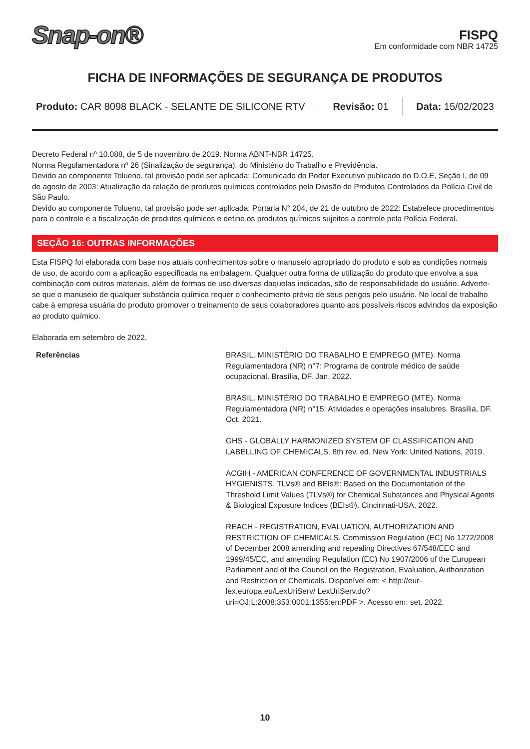Snap-on®
FISPQ
Em conformidade com NBR 14725
FICHA DE INFORMAÇÕES DE SEGURANÇA DE PRODUTOS
Produto: CAR 8098 BLACK - SELANTE DE SILICONE RTV
Revisão: 01 Data: 15/02/2023
Decreto Federal nº 10.088, de 5 de novembro de 2019. Norma ABNT-NBR 14725.
Norma Regulamentadora nº 26 (Sinalização de segurança), do Ministério do Trabalho e Previdência.
Devido ao componente Tolueno, tal provisão pode ser aplicada: Comunicado do Poder Executivo publicado do D.O.E, Seção I, de 09 de agosto de 2003: Atualização da relação de produtos químicos controlados pela Divisão de Produtos Controlados da Polícia Civil de São Paulo.
Devido ao componente Tolueno, tal provisão pode ser aplicada: Portaria N° 204, de 21 de outubro de 2022: Estabelece procedimentos para o controle e a fiscalização de produtos químicos e define os produtos químicos sujeitos a controle pela Polícia Federal.
SEÇÃO 16: OUTRAS INFORMAÇÕES
Esta FISPQ foi elaborada com base nos atuais conhecimentos sobre o manuseio apropriado do produto e sob as condições normais de uso, de acordo com a aplicação especificada na embalagem. Qualquer outra forma de utilização do produto que envolva a sua combinação com outros materiais, além de formas de uso diversas daquelas indicadas, são de responsabilidade do usuário. Adverte-se que o manuseio de qualquer substância química requer o conhecimento prévio de seus perigos pelo usuário. No local de trabalho cabe à empresa usuária do produto promover o treinamento de seus colaboradores quanto aos possíveis riscos advindos da exposição ao produto químico.
Elaborada em setembro de 2022.
Referências BRASIL. MINISTÉRIO DO TRABALHO E EMPREGO (MTE). Norma Regulamentadora (NR) n°7: Programa de controle médico de saúde ocupacional. Brasília, DF. Jan. 2022.
BRASIL. MINISTÉRIO DO TRABALHO E EMPREGO (MTE). Norma Regulamentadora (NR) n°15: Atividades e operações insalubres. Brasília, DF. Oct. 2021.
GHS - GLOBALLY HARMONIZED SYSTEM OF CLASSIFICATION AND LABELLING OF CHEMICALS. 8th rev. ed. New York: United Nations, 2019.
ACGIH - AMERICAN CONFERENCE OF GOVERNMENTAL INDUSTRIALS HYGIENISTS. TLVs® and BEIs®: Based on the Documentation of the Threshold Limit Values (TLVs®) for Chemical Substances and Physical Agents & Biological Exposure Indices (BEIs®). Cincinnati-USA, 2022.
REACH - REGISTRATION, EVALUATION, AUTHORIZATION AND RESTRICTION OF CHEMICALS. Commission Regulation (EC) No 1272/2008 of December 2008 amending and repealing Directives 67/548/EEC and 1999/45/EC, and amending Regulation (EC) No 1907/2006 of the European Parliament and of the Council on the Registration, Evaluation, Authorization and Restriction of Chemicals. Disponível em: < http://eur- lex.europa.eu/LexUriServ/ LexUriServ.do?uri=OJ:L:2008:353:0001:1355:en:PDF >. Acesso em: set. 2022.
10